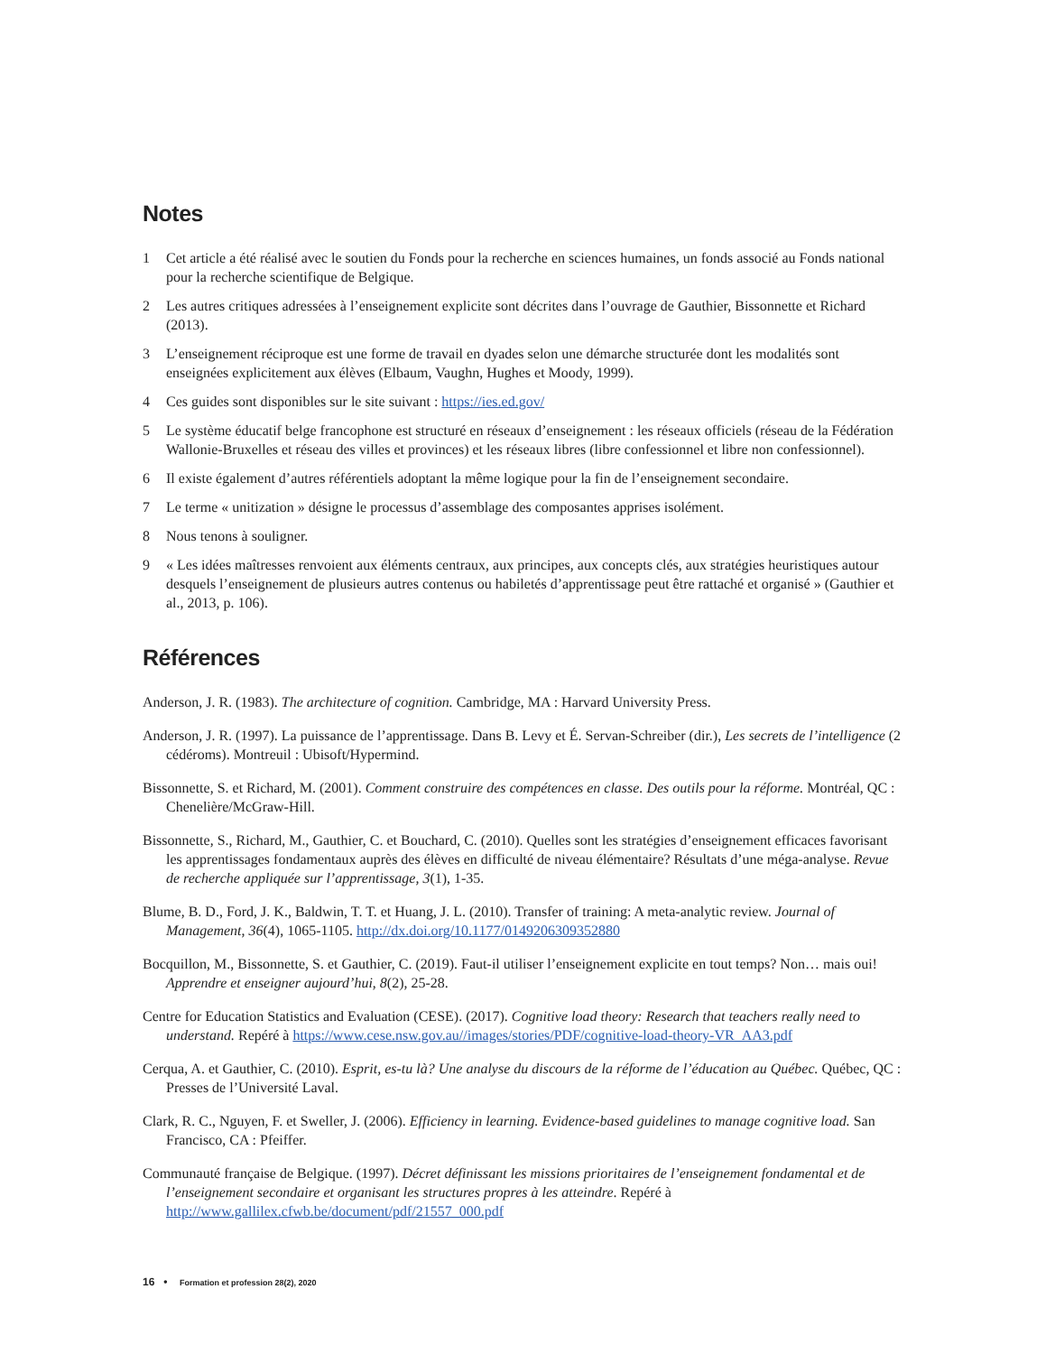Notes
1 Cet article a été réalisé avec le soutien du Fonds pour la recherche en sciences humaines, un fonds associé au Fonds national pour la recherche scientifique de Belgique.
2 Les autres critiques adressées à l’enseignement explicite sont décrites dans l’ouvrage de Gauthier, Bissonnette et Richard (2013).
3 L’enseignement réciproque est une forme de travail en dyades selon une démarche structurée dont les modalités sont enseignées explicitement aux élèves (Elbaum, Vaughn, Hughes et Moody, 1999).
4 Ces guides sont disponibles sur le site suivant : https://ies.ed.gov/
5 Le système éducatif belge francophone est structuré en réseaux d’enseignement : les réseaux officiels (réseau de la Fédération Wallonie-Bruxelles et réseau des villes et provinces) et les réseaux libres (libre confessionnel et libre non confessionnel).
6 Il existe également d’autres référentiels adoptant la même logique pour la fin de l’enseignement secondaire.
7 Le terme « unitization » désigne le processus d’assemblage des composantes apprises isolément.
8 Nous tenons à souligner.
9 « Les idées maîtresses renvoient aux éléments centraux, aux principes, aux concepts clés, aux stratégies heuristiques autour desquels l’enseignement de plusieurs autres contenus ou habiletés d’apprentissage peut être rattaché et organisé » (Gauthier et al., 2013, p. 106).
Références
Anderson, J. R. (1983). The architecture of cognition. Cambridge, MA : Harvard University Press.
Anderson, J. R. (1997). La puissance de l’apprentissage. Dans B. Levy et É. Servan-Schreiber (dir.), Les secrets de l’intelligence (2 cédéroms). Montreuil : Ubisoft/Hypermind.
Bissonnette, S. et Richard, M. (2001). Comment construire des compétences en classe. Des outils pour la réforme. Montréal, QC : Chenelière/McGraw-Hill.
Bissonnette, S., Richard, M., Gauthier, C. et Bouchard, C. (2010). Quelles sont les stratégies d’enseignement efficaces favorisant les apprentissages fondamentaux auprès des élèves en difficulté de niveau élémentaire? Résultats d’une méga-analyse. Revue de recherche appliquée sur l’apprentissage, 3(1), 1-35.
Blume, B. D., Ford, J. K., Baldwin, T. T. et Huang, J. L. (2010). Transfer of training: A meta-analytic review. Journal of Management, 36(4), 1065-1105. http://dx.doi.org/10.1177/0149206309352880
Bocquillon, M., Bissonnette, S. et Gauthier, C. (2019). Faut-il utiliser l’enseignement explicite en tout temps? Non… mais oui! Apprendre et enseigner aujourd’hui, 8(2), 25-28.
Centre for Education Statistics and Evaluation (CESE). (2017). Cognitive load theory: Research that teachers really need to understand. Repéré à https://www.cese.nsw.gov.au//images/stories/PDF/cognitive-load-theory-VR_AA3.pdf
Cerqua, A. et Gauthier, C. (2010). Esprit, es-tu là? Une analyse du discours de la réforme de l’éducation au Québec. Québec, QC : Presses de l’Université Laval.
Clark, R. C., Nguyen, F. et Sweller, J. (2006). Efficiency in learning. Evidence-based guidelines to manage cognitive load. San Francisco, CA : Pfeiffer.
Communauté française de Belgique. (1997). Décret définissant les missions prioritaires de l’enseignement fondamental et de l’enseignement secondaire et organisant les structures propres à les atteindre. Repéré à http://www.gallilex.cfwb.be/document/pdf/21557_000.pdf
16 • Formation et profession 28(2), 2020